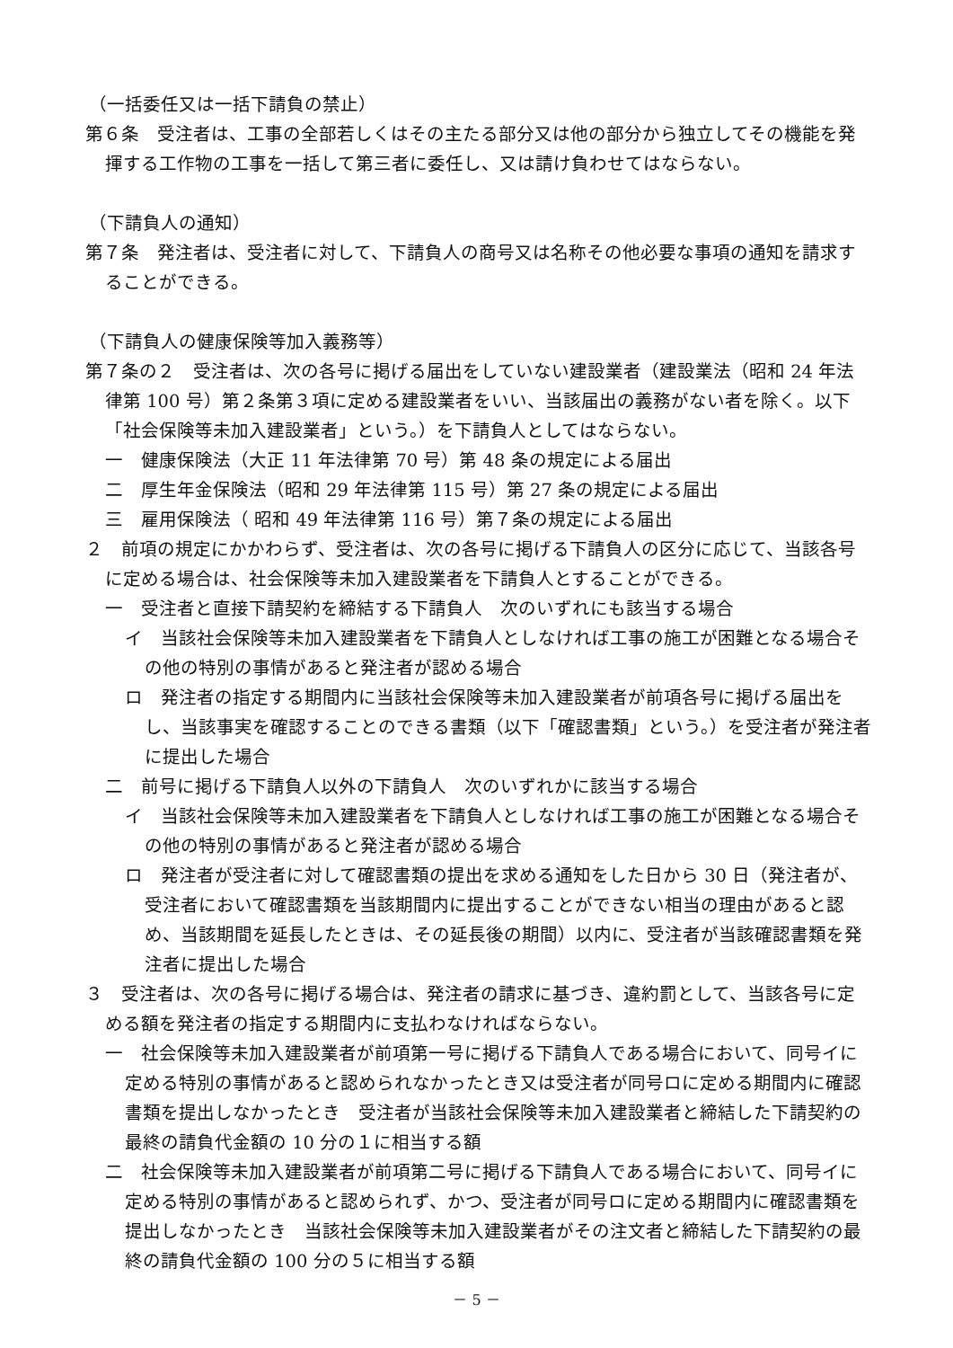（一括委任又は一括下請負の禁止）
第６条　受注者は、工事の全部若しくはその主たる部分又は他の部分から独立してその機能を発揮する工作物の工事を一括して第三者に委任し、又は請け負わせてはならない。
（下請負人の通知）
第７条　発注者は、受注者に対して、下請負人の商号又は名称その他必要な事項の通知を請求することができる。
（下請負人の健康保険等加入義務等）
第７条の２　受注者は、次の各号に掲げる届出をしていない建設業者（建設業法（昭和 24 年法律第 100 号）第２条第３項に定める建設業者をいい、当該届出の義務がない者を除く。以下「社会保険等未加入建設業者」という。）を下請負人としてはならない。
一　健康保険法（大正 11 年法律第 70 号）第 48 条の規定による届出
二　厚生年金保険法（昭和 29 年法律第 115 号）第 27 条の規定による届出
三　雇用保険法（ 昭和 49 年法律第 116 号）第７条の規定による届出
２　前項の規定にかかわらず、受注者は、次の各号に掲げる下請負人の区分に応じて、当該各号に定める場合は、社会保険等未加入建設業者を下請負人とすることができる。
一　受注者と直接下請契約を締結する下請負人　次のいずれにも該当する場合
イ　当該社会保険等未加入建設業者を下請負人としなければ工事の施工が困難となる場合その他の特別の事情があると発注者が認める場合
ロ　発注者の指定する期間内に当該社会保険等未加入建設業者が前項各号に掲げる届出をし、当該事実を確認することのできる書類（以下「確認書類」という。）を受注者が発注者に提出した場合
二　前号に掲げる下請負人以外の下請負人　次のいずれかに該当する場合
イ　当該社会保険等未加入建設業者を下請負人としなければ工事の施工が困難となる場合その他の特別の事情があると発注者が認める場合
ロ　発注者が受注者に対して確認書類の提出を求める通知をした日から 30 日（発注者が、受注者において確認書類を当該期間内に提出することができない相当の理由があると認め、当該期間を延長したときは、その延長後の期間）以内に、受注者が当該確認書類を発注者に提出した場合
３　受注者は、次の各号に掲げる場合は、発注者の請求に基づき、違約罰として、当該各号に定める額を発注者の指定する期間内に支払わなければならない。
一　社会保険等未加入建設業者が前項第一号に掲げる下請負人である場合において、同号イに定める特別の事情があると認められなかったとき又は受注者が同号ロに定める期間内に確認書類を提出しなかったとき　受注者が当該社会保険等未加入建設業者と締結した下請契約の最終の請負代金額の 10 分の１に相当する額
二　社会保険等未加入建設業者が前項第二号に掲げる下請負人である場合において、同号イに定める特別の事情があると認められず、かつ、受注者が同号ロに定める期間内に確認書類を提出しなかったとき　当該社会保険等未加入建設業者がその注文者と締結した下請契約の最終の請負代金額の 100 分の５に相当する額
－ 5 －